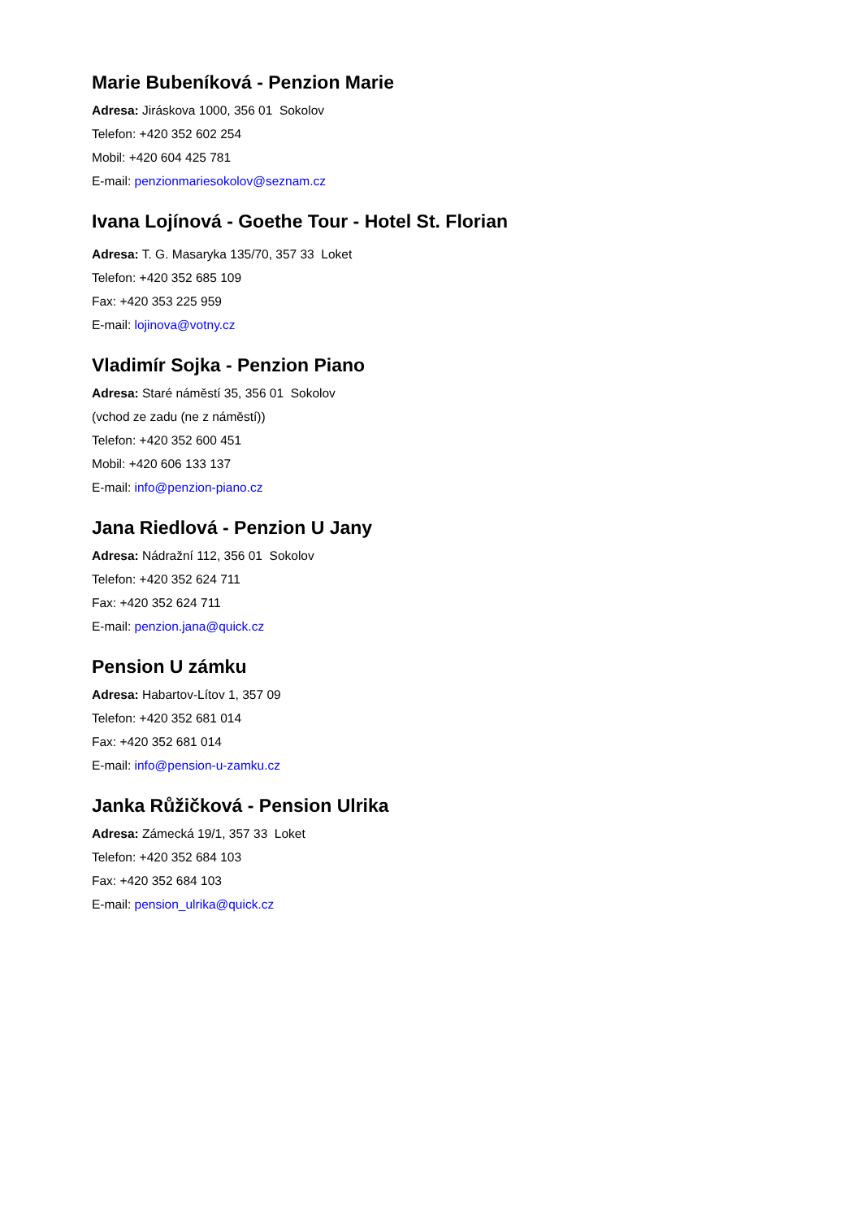Marie Bubeníková - Penzion Marie
Adresa: Jiráskova 1000, 356 01 Sokolov
Telefon: +420 352 602 254
Mobil: +420 604 425 781
E-mail: penzionmariesokolov@seznam.cz
Ivana Lojínová - Goethe Tour - Hotel St. Florian
Adresa: T. G. Masaryka 135/70, 357 33 Loket
Telefon: +420 352 685 109
Fax: +420 353 225 959
E-mail: lojinova@votny.cz
Vladimír Sojka - Penzion Piano
Adresa: Staré náměstí 35, 356 01 Sokolov
(vchod ze zadu (ne z náměstí))
Telefon: +420 352 600 451
Mobil: +420 606 133 137
E-mail: info@penzion-piano.cz
Jana Riedlová - Penzion U Jany
Adresa: Nádražní 112, 356 01 Sokolov
Telefon: +420 352 624 711
Fax: +420 352 624 711
E-mail: penzion.jana@quick.cz
Pension U zámku
Adresa: Habartov-Lítov 1, 357 09
Telefon: +420 352 681 014
Fax: +420 352 681 014
E-mail: info@pension-u-zamku.cz
Janka Růžičková - Pension Ulrika
Adresa: Zámecká 19/1, 357 33 Loket
Telefon: +420 352 684 103
Fax: +420 352 684 103
E-mail: pension_ulrika@quick.cz